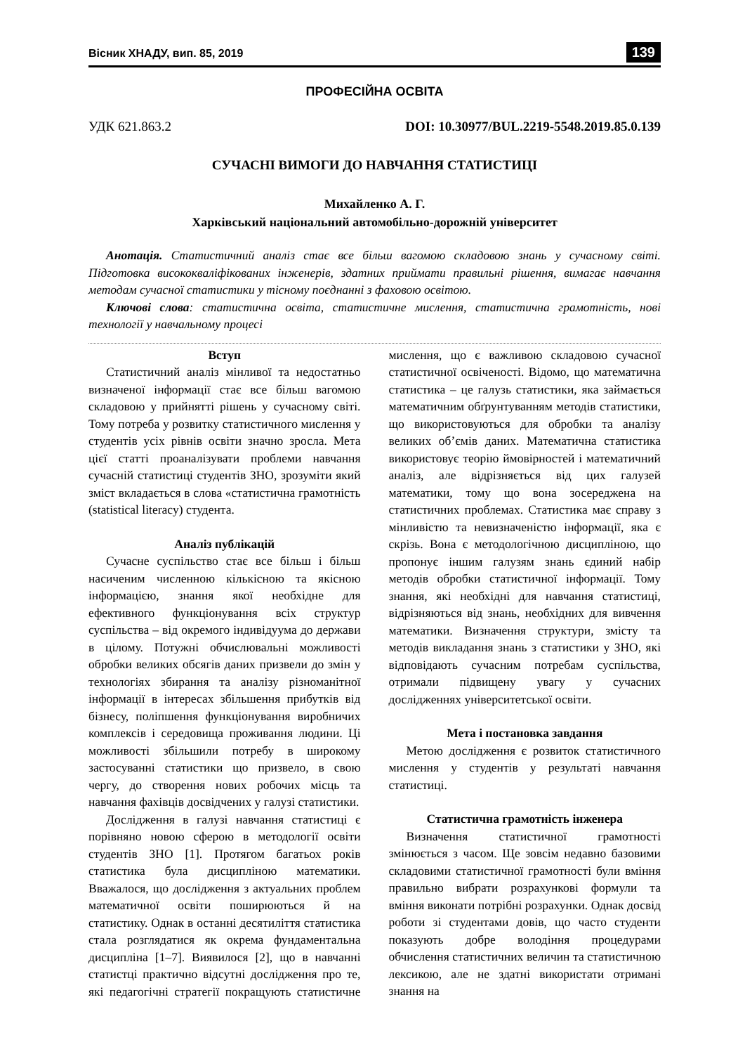Вісник ХНАДУ, вип. 85, 2019 139
ПРОФЕСІЙНА ОСВІТА
УДК 621.863.2 DOI: 10.30977/BUL.2219-5548.2019.85.0.139
СУЧАСНІ ВИМОГИ ДО НАВЧАННЯ СТАТИСТИЦІ
Михайленко А. Г.
Харківський національний автомобільно-дорожній університет
Анотація. Статистичний аналіз стає все більш вагомою складовою знань у сучасному світі. Підготовка висококваліфікованих інженерів, здатних приймати правильні рішення, вимагає навчання методам сучасної статистики у тісному поєднанні з фаховою освітою.
Ключові слова: статистична освіта, статистичне мислення, статистична грамотність, нові технології у навчальному процесі
Вступ
Статистичний аналіз мінливої та недостатньо визначеної інформації стає все більш вагомою складовою у прийнятті рішень у сучасному світі. Тому потреба у розвитку статистичного мислення у студентів усіх рівнів освіти значно зросла. Мета цієї статті проаналізувати проблеми навчання сучасній статистиці студентів ЗНО, зрозуміти який зміст вкладається в слова «статистична грамотність (statistical literacy) студента.
Аналіз публікацій
Сучасне суспільство стає все більш і більш насиченим численною кількісною та якісною інформацією, знання якої необхідне для ефективного функціонування всіх структур суспільства – від окремого індивідуума до держави в цілому. Потужні обчислювальні можливості обробки великих обсягів даних призвели до змін у технологіях збирання та аналізу різноманітної інформації в інтересах збільшення прибутків від бізнесу, поліпшення функціонування виробничих комплексів і середовища проживання людини. Ці можливості збільшили потребу в широкому застосуванні статистики що призвело, в свою чергу, до створення нових робочих місць та навчання фахівців досвідчених у галузі статистики.
Дослідження в галузі навчання статистиці є порівняно новою сферою в методології освіти студентів ЗНО [1]. Протягом багатьох років статистика була дисципліною математики. Вважалося, що дослідження з актуальних проблем математичної освіти поширюються й на статистику. Однак в останні десятиліття статистика стала розглядатися як окрема фундаментальна дисципліна [1–7]. Виявилося [2], що в навчанні статистці практично відсутні дослідження про те, які педагогічні стратегії покращують статистичне мислення, що є важливою складовою сучасної статистичної освіченості. Відомо, що математична статистика – це галузь статистики, яка займається математичним обґрунтуванням методів статистики, що використовуються для обробки та аналізу великих об’ємів даних. Математична статистика використовує теорію ймовірностей і математичний аналіз, але відрізняється від цих галузей математики, тому що вона зосереджена на статистичних проблемах. Статистика має справу з мінливістю та невизначеністю інформації, яка є скрізь. Вона є методологічною дисципліною, що пропонує іншим галузям знань єдиний набір методів обробки статистичної інформації. Тому знання, які необхідні для навчання статистиці, відрізняються від знань, необхідних для вивчення математики. Визначення структури, змісту та методів викладання знань з статистики у ЗНО, які відповідають сучасним потребам суспільства, отримали підвищену увагу у сучасних дослідженнях університетської освіти.
Мета і постановка завдання
Метою дослідження є розвиток статистичного мислення у студентів у результаті навчання статистиці.
Статистична грамотність інженера
Визначення статистичної грамотності змінюється з часом. Ще зовсім недавно базовими складовими статистичної грамотності були вміння правильно вибрати розрахункові формули та вміння виконати потрібні розрахунки. Однак досвід роботи зі студентами довів, що часто студенти показують добре володіння процедурами обчислення статистичних величин та статистичною лексикою, але не здатні використати отримані знання на